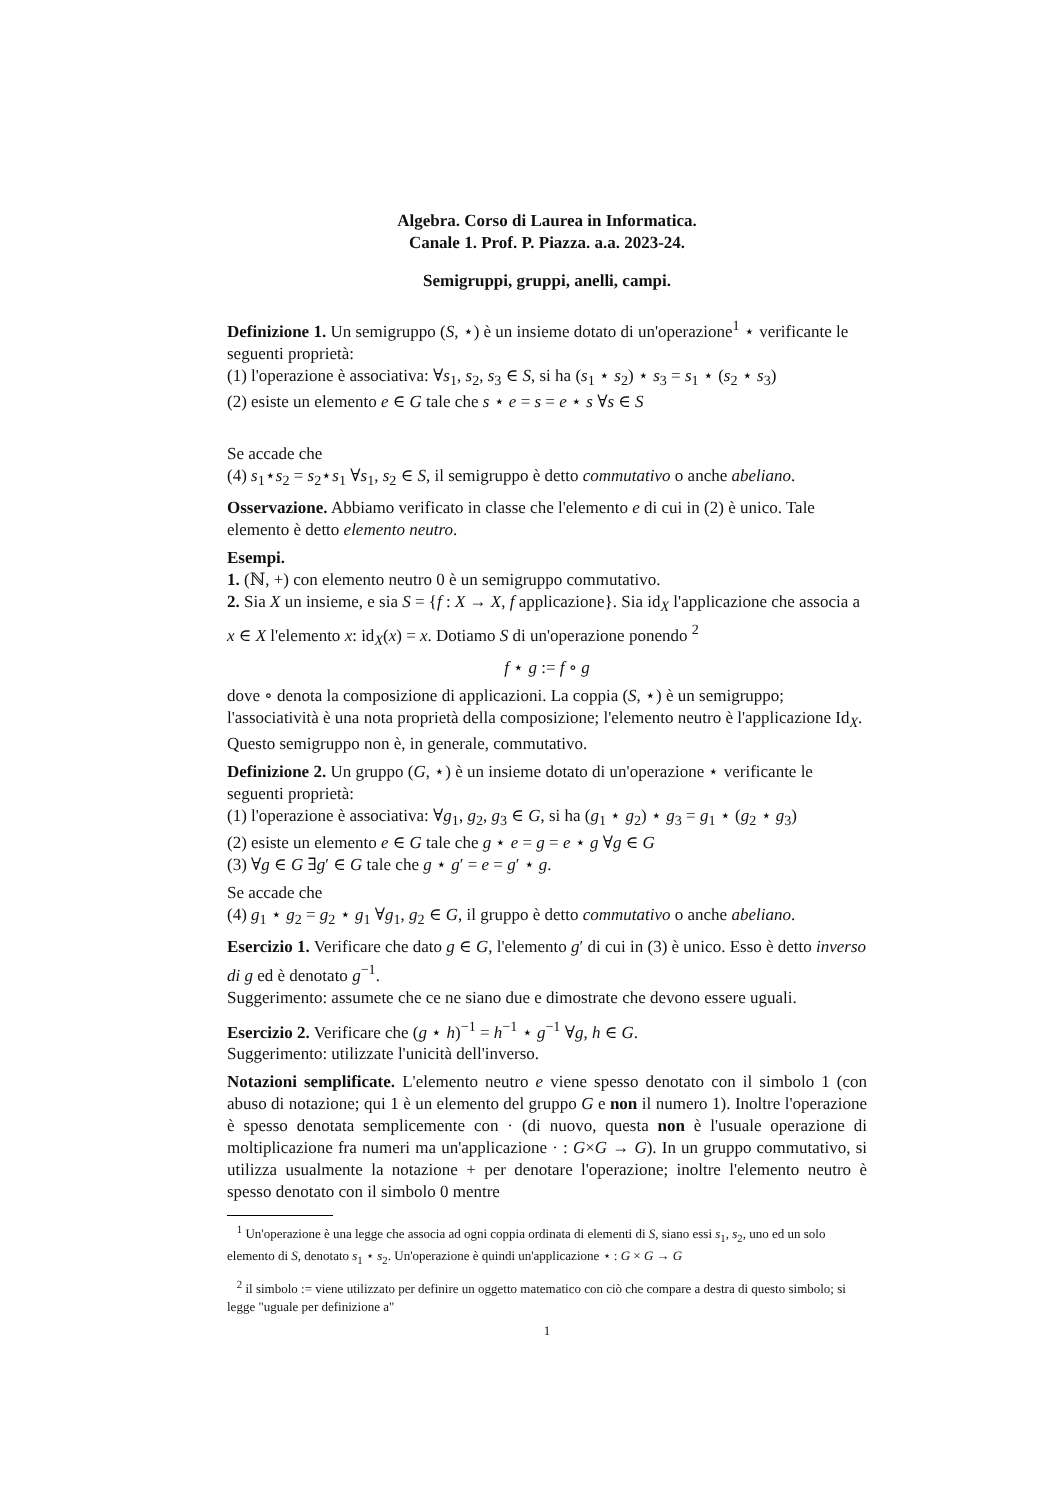Algebra. Corso di Laurea in Informatica.
Canale 1. Prof. P. Piazza. a.a. 2023-24.
Semigruppi, gruppi, anelli, campi.
Definizione 1. Un semigruppo (S, ⋆) è un insieme dotato di un'operazione<sup>1</sup> ⋆ verificante le seguenti proprietà:
(1) l'operazione è associativa: ∀s<sub>1</sub>, s<sub>2</sub>, s<sub>3</sub> ∈ S, si ha (s<sub>1</sub> ⋆ s<sub>2</sub>) ⋆ s<sub>3</sub> = s<sub>1</sub> ⋆ (s<sub>2</sub> ⋆ s<sub>3</sub>)
(2) esiste un elemento e ∈ G tale che s ⋆ e = s = e ⋆ s ∀s ∈ S
Se accade che
(4) s<sub>1</sub>⋆s<sub>2</sub> = s<sub>2</sub>⋆s<sub>1</sub> ∀s<sub>1</sub>, s<sub>2</sub> ∈ S, il semigruppo è detto commutativo o anche abeliano.
Osservazione. Abbiamo verificato in classe che l'elemento e di cui in (2) è unico. Tale elemento è detto elemento neutro.
Esempi.
1. (ℕ, +) con elemento neutro 0 è un semigruppo commutativo.
2. Sia X un insieme, e sia S = {f : X → X, f applicazione}. Sia id<sub>X</sub> l'applicazione che associa a x ∈ X l'elemento x: id<sub>X</sub>(x) = x. Dotiamo S di un'operazione ponendo <sup>2</sup>
f ⋆ g := f ∘ g
dove ∘ denota la composizione di applicazioni. La coppia (S, ⋆) è un semigruppo; l'associatività è una nota proprietà della composizione; l'elemento neutro è l'applicazione Id<sub>X</sub>. Questo semigruppo non è, in generale, commutativo.
Definizione 2. Un gruppo (G, ⋆) è un insieme dotato di un'operazione ⋆ verificante le seguenti proprietà:
(1) l'operazione è associativa: ∀g<sub>1</sub>, g<sub>2</sub>, g<sub>3</sub> ∈ G, si ha (g<sub>1</sub> ⋆ g<sub>2</sub>) ⋆ g<sub>3</sub> = g<sub>1</sub> ⋆ (g<sub>2</sub> ⋆ g<sub>3</sub>)
(2) esiste un elemento e ∈ G tale che g ⋆ e = g = e ⋆ g ∀g ∈ G
(3) ∀g ∈ G ∃g′ ∈ G tale che g ⋆ g′ = e = g′ ⋆ g.
Se accade che
(4) g<sub>1</sub> ⋆ g<sub>2</sub> = g<sub>2</sub> ⋆ g<sub>1</sub> ∀g<sub>1</sub>, g<sub>2</sub> ∈ G, il gruppo è detto commutativo o anche abeliano.
Esercizio 1. Verificare che dato g ∈ G, l'elemento g′ di cui in (3) è unico. Esso è detto inverso di g ed è denotato g<sup>−1</sup>.
Suggerimento: assumete che ce ne siano due e dimostrate che devono essere uguali.
Esercizio 2. Verificare che (g ⋆ h)<sup>−1</sup> = h<sup>−1</sup> ⋆ g<sup>−1</sup> ∀g, h ∈ G.
Suggerimento: utilizzate l'unicità dell'inverso.
Notazioni semplificate. L'elemento neutro e viene spesso denotato con il simbolo 1 (con abuso di notazione; qui 1 è un elemento del gruppo G e non il numero 1). Inoltre l'operazione è spesso denotata semplicemente con · (di nuovo, questa non è l'usuale operazione di moltiplicazione fra numeri ma un'applicazione · : G×G → G). In un gruppo commutativo, si utilizza usualmente la notazione + per denotare l'operazione; inoltre l'elemento neutro è spesso denotato con il simbolo 0 mentre
<sup>1</sup> Un'operazione è una legge che associa ad ogni coppia ordinata di elementi di S, siano essi s<sub>1</sub>, s<sub>2</sub>, uno ed un solo elemento di S, denotato s<sub>1</sub> ⋆ s<sub>2</sub>. Un'operazione è quindi un'applicazione ⋆ : G × G → G
<sup>2</sup> il simbolo := viene utilizzato per definire un oggetto matematico con ciò che compare a destra di questo simbolo; si legge "uguale per definizione a"
1